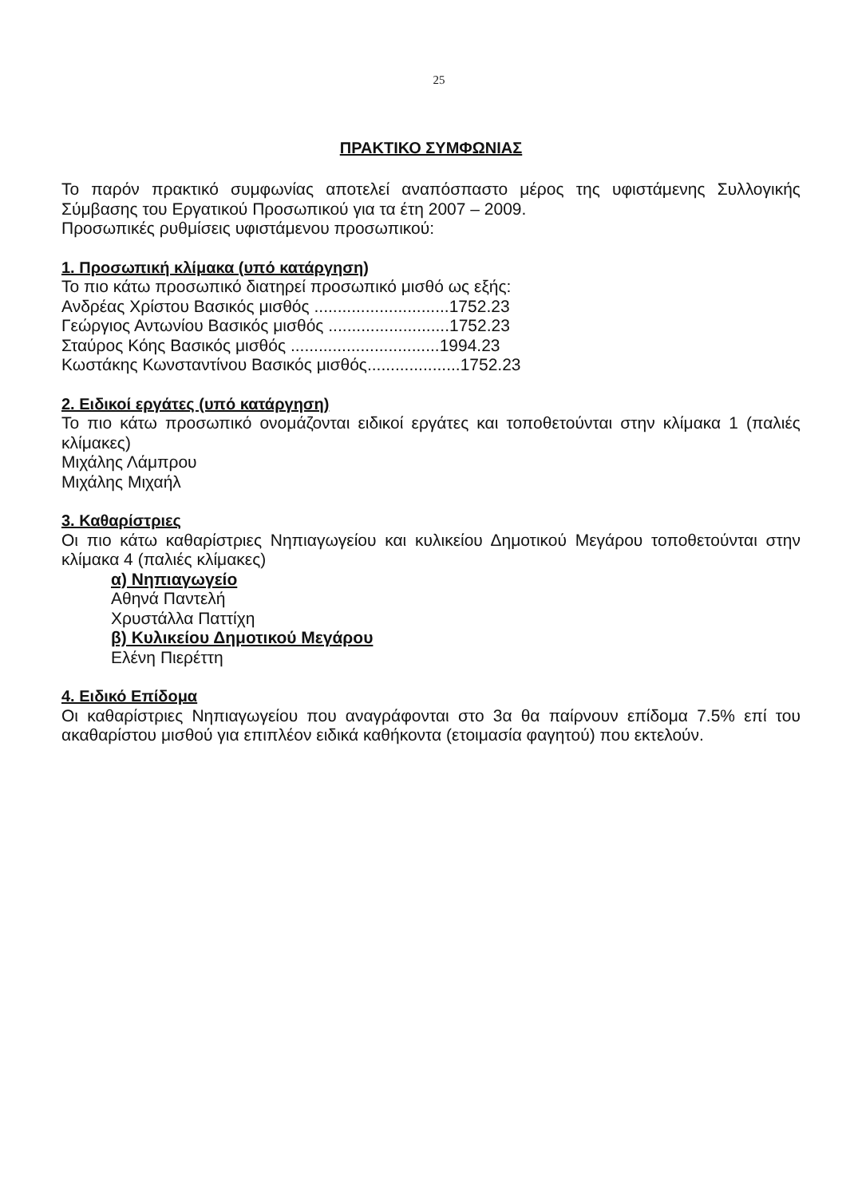25
ΠΡΑΚΤΙΚΟ ΣΥΜΦΩΝΙΑΣ
Το παρόν πρακτικό συμφωνίας αποτελεί αναπόσπαστο μέρος της υφιστάμενης Συλλογικής Σύμβασης του Εργατικού Προσωπικού για τα έτη 2007 – 2009.
Προσωπικές ρυθμίσεις υφιστάμενου προσωπικού:
1. Προσωπική κλίμακα (υπό κατάργηση)
Το πιο κάτω προσωπικό διατηρεί προσωπικό μισθό ως εξής:
Ανδρέας Χρίστου Βασικός μισθός .............................1752.23
Γεώργιος Αντωνίου Βασικός μισθός ..........................1752.23
Σταύρος Κόης Βασικός μισθός ................................1994.23
Κωστάκης Κωνσταντίνου Βασικός μισθός....................1752.23
2. Ειδικοί εργάτες (υπό κατάργηση)
Το πιο κάτω προσωπικό ονομάζονται ειδικοί εργάτες και τοποθετούνται στην κλίμακα 1 (παλιές κλίμακες)
Μιχάλης Λάμπρου
Μιχάλης Μιχαήλ
3. Καθαρίστριες
Οι πιο κάτω καθαρίστριες Νηπιαγωγείου και κυλικείου Δημοτικού Μεγάρου τοποθετούνται στην κλίμακα 4 (παλιές κλίμακες)
α) Νηπιαγωγείο
Αθηνά Παντελή
Χρυστάλλα Παττίχη
β) Κυλικείου Δημοτικού Μεγάρου
Ελένη Πιερέττη
4. Ειδικό Επίδομα
Οι καθαρίστριες Νηπιαγωγείου που αναγράφονται στο 3α θα παίρνουν επίδομα 7.5% επί του ακαθαρίστου μισθού για επιπλέον ειδικά καθήκοντα (ετοιμασία φαγητού) που εκτελούν.